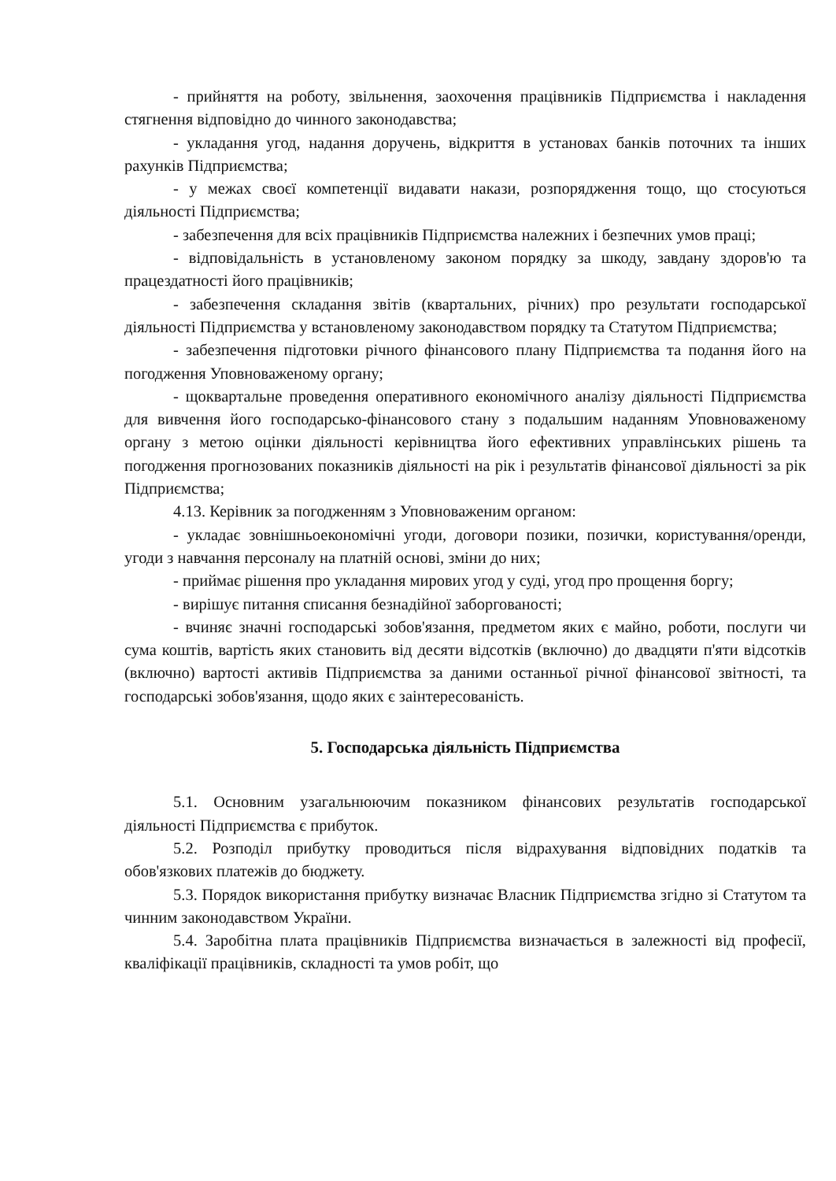- прийняття на роботу, звільнення, заохочення працівників Підприємства і накладення стягнення відповідно до чинного законодавства;
- укладання угод, надання доручень, відкриття в установах банків поточних та інших рахунків Підприємства;
- у межах своєї компетенції видавати накази, розпорядження тощо, що стосуються діяльності Підприємства;
- забезпечення для всіх працівників Підприємства належних і безпечних умов праці;
- відповідальність в установленому законом порядку за шкоду, завдану здоров'ю та працездатності його працівників;
- забезпечення складання звітів (квартальних, річних) про результати господарської діяльності Підприємства у встановленому законодавством порядку та Статутом Підприємства;
- забезпечення підготовки річного фінансового плану Підприємства та подання його на погодження Уповноваженому органу;
- щоквартальне проведення оперативного економічного аналізу діяльності Підприємства для вивчення його господарсько-фінансового стану з подальшим наданням Уповноваженому органу з метою оцінки діяльності керівництва його ефективних управлінських рішень та погодження прогнозованих показників діяльності на рік і результатів фінансової діяльності за рік Підприємства;
4.13. Керівник за погодженням з Уповноваженим органом:
- укладає зовнішньоекономічні угоди, договори позики, позички, користування/оренди, угоди з навчання персоналу на платній основі, зміни до них;
- приймає рішення про укладання мирових угод у суді, угод про прощення боргу;
- вирішує питання списання безнадійної заборгованості;
- вчиняє значні господарські зобов'язання, предметом яких є майно, роботи, послуги чи сума коштів, вартість яких становить від десяти відсотків (включно) до двадцяти п'яти відсотків (включно) вартості активів Підприємства за даними останньої річної фінансової звітності, та господарські зобов'язання, щодо яких є заінтересованість.
5. Господарська діяльність Підприємства
5.1. Основним узагальнюючим показником фінансових результатів господарської діяльності Підприємства є прибуток.
5.2. Розподіл прибутку проводиться після відрахування відповідних податків та обов'язкових платежів до бюджету.
5.3. Порядок використання прибутку визначає Власник Підприємства згідно зі Статутом та чинним законодавством України.
5.4. Заробітна плата працівників Підприємства визначається в залежності від професії, кваліфікації працівників, складності та умов робіт, що